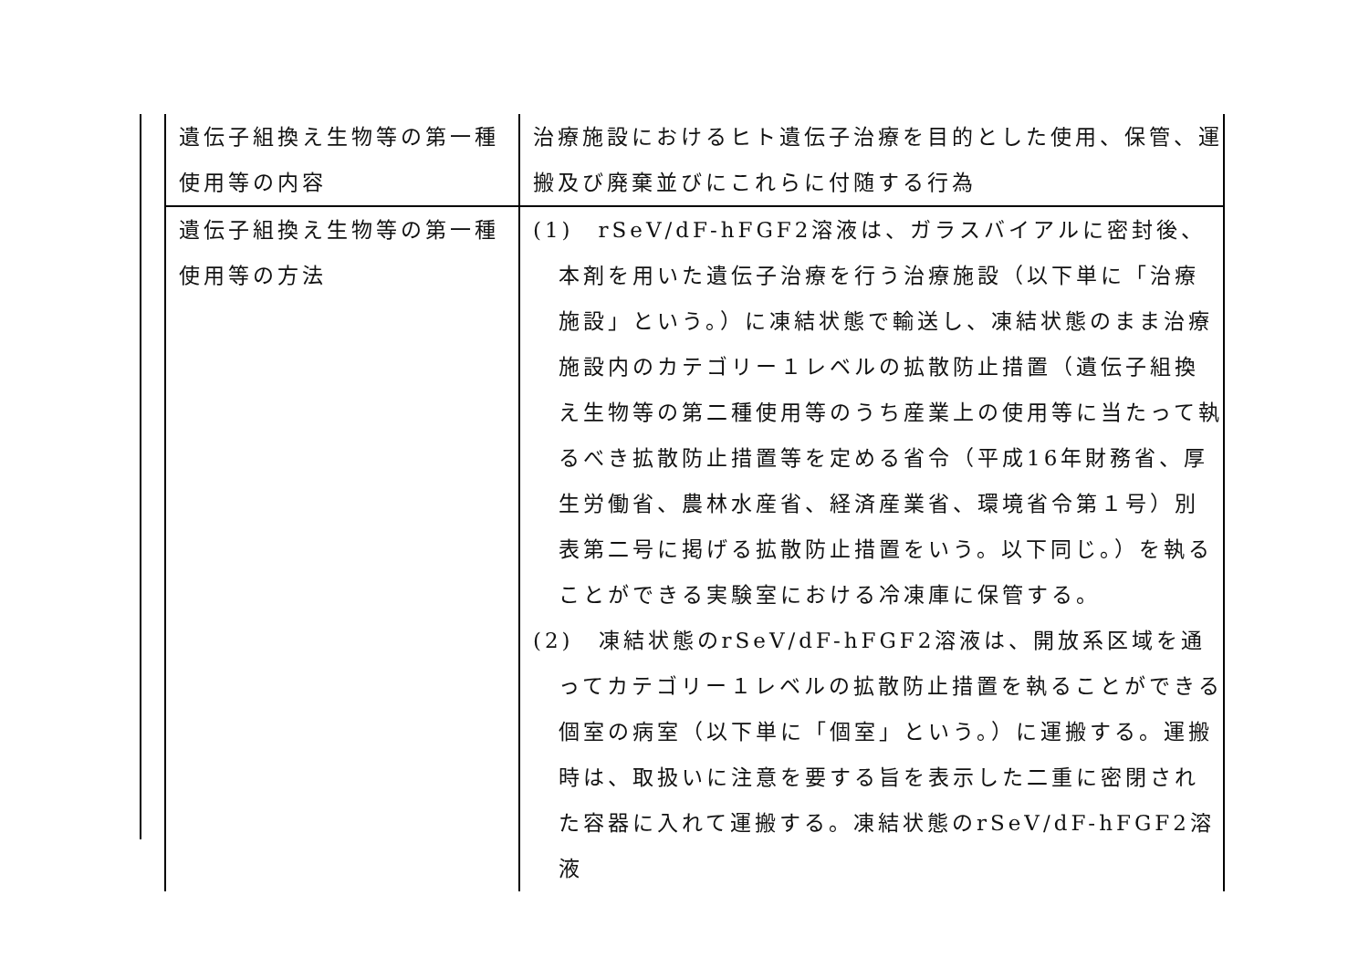| 遺伝子組換え生物等の第一種使用等の内容 | 治療施設におけるヒト遺伝子治療を目的とした使用、保管、運搬及び廃棄並びにこれらに付随する行為 |
| 遺伝子組換え生物等の第一種使用等の方法 | (1) rSeV/dF-hFGF2溶液は、ガラスバイアルに密封後、本剤を用いた遺伝子治療を行う治療施設（以下単に「治療施設」という。）に凍結状態で輸送し、凍結状態のまま治療施設内のカテゴリー１レベルの拡散防止措置（遺伝子組換え生物等の第二種使用等のうち産業上の使用等に当たって執るべき拡散防止措置等を定める省令（平成16年財務省、厚生労働省、農林水産省、経済産業省、環境省令第１号）別表第二号に掲げる拡散防止措置をいう。以下同じ。）を執ることができる実験室における冷凍庫に保管する。 (2) 凍結状態のrSeV/dF-hFGF2溶液は、開放系区域を通ってカテゴリー１レベルの拡散防止措置を執ることができる個室の病室（以下単に「個室」という。）に運搬する。運搬時は、取扱いに注意を要する旨を表示した二重に密閉された容器に入れて運搬する。凍結状態のrSeV/dF-hFGF2溶液 |